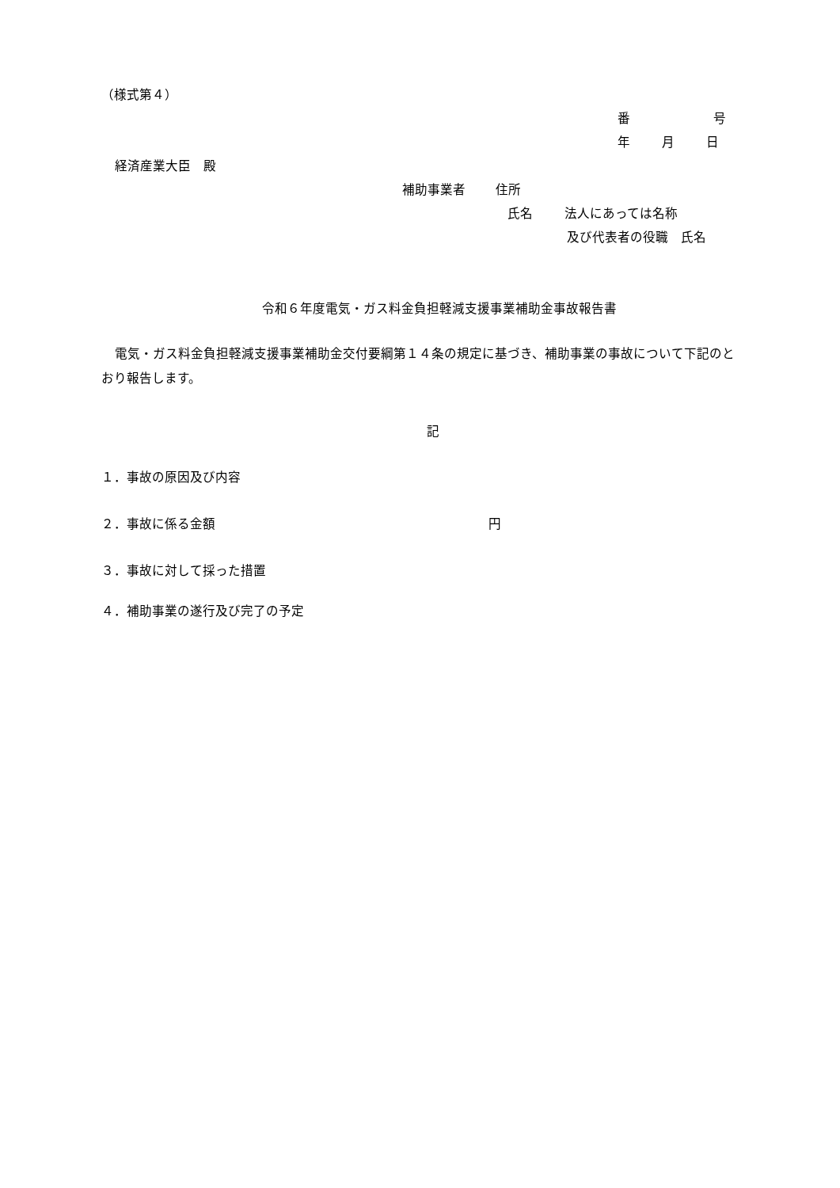（様式第４）
番 号
年 月 日
経済産業大臣　殿
補助事業者 住所
氏名 法人にあっては名称
及び代表者の役職　氏名
令和６年度電気・ガス料金負担軽減支援事業補助金事故報告書
電気・ガス料金負担軽減支援事業補助金交付要綱第１４条の規定に基づき、補助事業の事故について下記のとおり報告します。
記
１．事故の原因及び内容
２．事故に係る金額 円
３．事故に対して採った措置
４．補助事業の遂行及び完了の予定